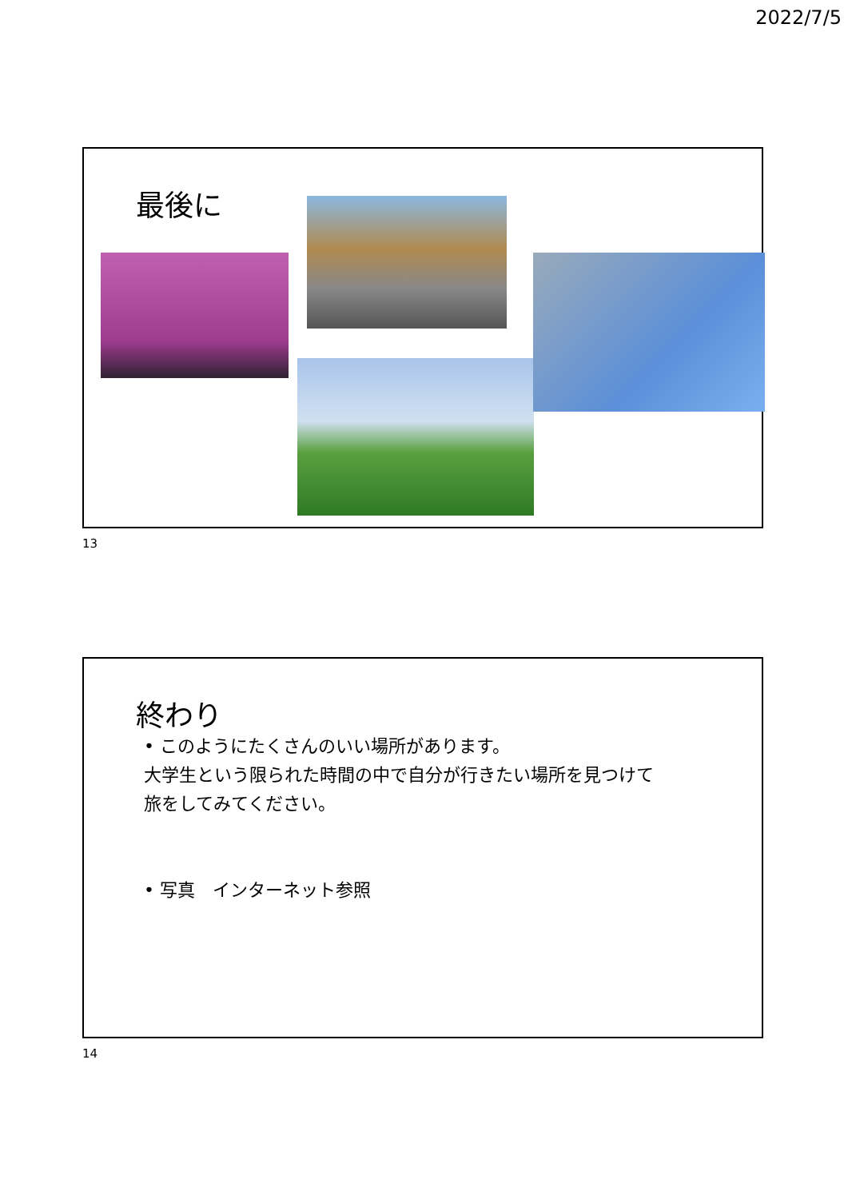2022/7/5
最後に
13
終わり
• このようにたくさんのいい場所があります。
大学生という限られた時間の中で自分が行きたい場所を見つけて
旅をしてみてください。
• 写真　インターネット参照
14